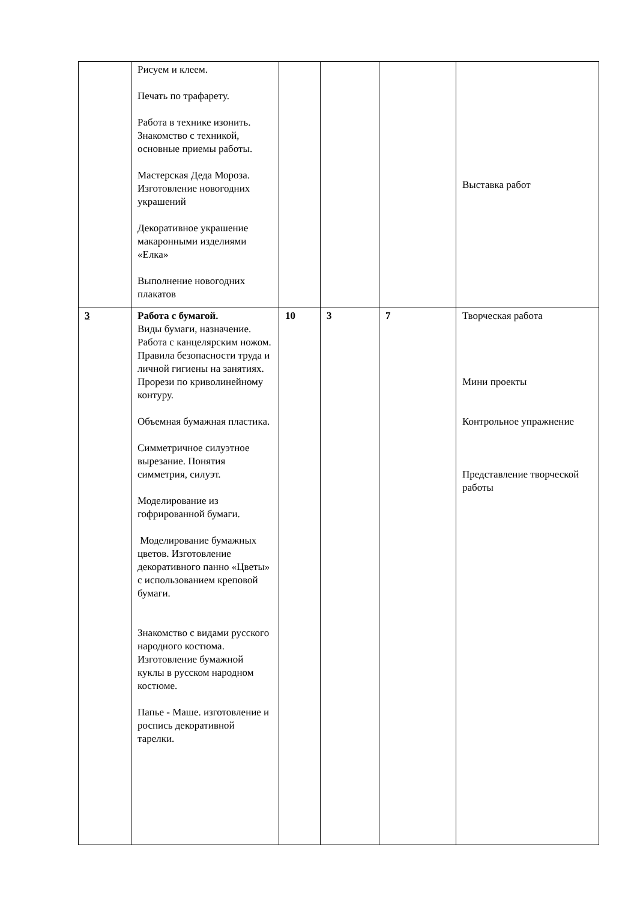| | Рисуем и клеем. Печать по трафарету. Работа в технике изонить. Знакомство с техникой, основные приемы работы. Мастерская Деда Мороза. Изготовление новогодних украшений Декоративное украшение макаронными изделиями «Елка» Выполнение новогодних плакатов | | | | Выставка работ |
| 3 | Работа с бумагой. Виды бумаги, назначение. Работа с канцелярским ножом. Правила безопасности труда и личной гигиены на занятиях. Прорези по криволинейному контуру. Объемная бумажная пластика. Симметричное силуэтное вырезание. Понятия симметрия, силуэт. Моделирование из гофрированной бумаги. Моделирование бумажных цветов. Изготовление декоративного панно «Цветы» с использованием креповой бумаги. Знакомство с видами русского народного костюма. Изготовление бумажной куклы в русском народном костюме. Папье - Маше. изготовление и роспись декоративной тарелки. | 10 | 3 | 7 | Творческая работа Мини проекты Контрольное упражнение Представление творческой работы |